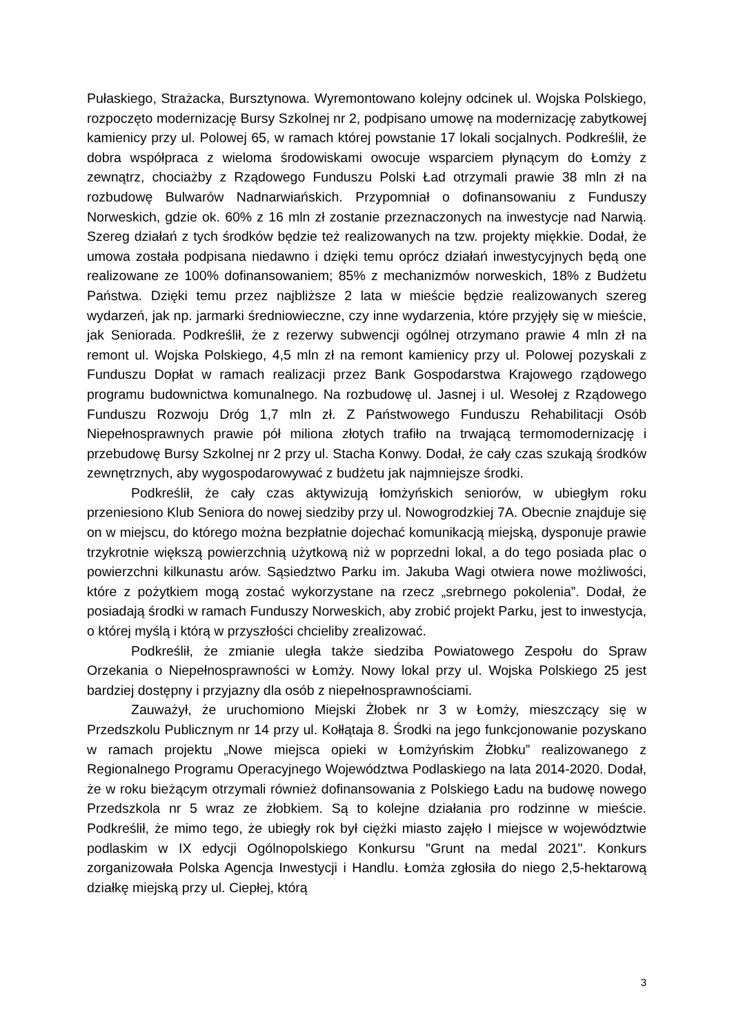Pułaskiego, Strażacka, Bursztynowa. Wyremontowano kolejny odcinek ul. Wojska Polskiego, rozpoczęto modernizację Bursy Szkolnej nr 2, podpisano umowę na modernizację zabytkowej kamienicy przy ul. Polowej 65, w ramach której powstanie 17 lokali socjalnych. Podkreślił, że dobra współpraca z wieloma środowiskami owocuje wsparciem płynącym do Łomży z zewnątrz, chociażby z Rządowego Funduszu Polski Ład otrzymali prawie 38 mln zł na rozbudowę Bulwarów Nadnarwiańskich. Przypomniał o dofinansowaniu z Funduszy Norweskich, gdzie ok. 60% z 16 mln zł zostanie przeznaczonych na inwestycje nad Narwią. Szereg działań z tych środków będzie też realizowanych na tzw. projekty miękkie. Dodał, że umowa została podpisana niedawno i dzięki temu oprócz działań inwestycyjnych będą one realizowane ze 100% dofinansowaniem; 85% z mechanizmów norweskich, 18% z Budżetu Państwa. Dzięki temu przez najbliższe 2 lata w mieście będzie realizowanych szereg wydarzeń, jak np. jarmarki średniowieczne, czy inne wydarzenia, które przyjęły się w mieście, jak Seniorada. Podkreślił, że z rezerwy subwencji ogólnej otrzymano prawie 4 mln zł na remont ul. Wojska Polskiego, 4,5 mln zł na remont kamienicy przy ul. Polowej pozyskali z Funduszu Dopłat w ramach realizacji przez Bank Gospodarstwa Krajowego rządowego programu budownictwa komunalnego. Na rozbudowę ul. Jasnej i ul. Wesołej z Rządowego Funduszu Rozwoju Dróg 1,7 mln zł. Z Państwowego Funduszu Rehabilitacji Osób Niepełnosprawnych prawie pół miliona złotych trafiło na trwającą termomodernizację i przebudowę Bursy Szkolnej nr 2 przy ul. Stacha Konwy. Dodał, że cały czas szukają środków zewnętrznych, aby wygospodarowywać z budżetu jak najmniejsze środki.
Podkreślił, że cały czas aktywizują łomżyńskich seniorów, w ubiegłym roku przeniesiono Klub Seniora do nowej siedziby przy ul. Nowogrodzkiej 7A. Obecnie znajduje się on w miejscu, do którego można bezpłatnie dojechać komunikacją miejską, dysponuje prawie trzykrotnie większą powierzchnią użytkową niż w poprzedni lokal, a do tego posiada plac o powierzchni kilkunastu arów. Sąsiedztwo Parku im. Jakuba Wagi otwiera nowe możliwości, które z pożytkiem mogą zostać wykorzystane na rzecz „srebrnego pokolenia”. Dodał, że posiadają środki w ramach Funduszy Norweskich, aby zrobić projekt Parku, jest to inwestycja, o której myślą i którą w przyszłości chcieliby zrealizować.
Podkreślił, że zmianie uległa także siedziba Powiatowego Zespołu do Spraw Orzekania o Niepełnosprawności w Łomży. Nowy lokal przy ul. Wojska Polskiego 25 jest bardziej dostępny i przyjazny dla osób z niepełnosprawnościami.
Zauważył, że uruchomiono Miejski Żłobek nr 3 w Łomży, mieszczący się w Przedszkolu Publicznym nr 14 przy ul. Kołłątaja 8. Środki na jego funkcjonowanie pozyskano w ramach projektu „Nowe miejsca opieki w Łomżyńskim Żłobku” realizowanego z Regionalnego Programu Operacyjnego Województwa Podlaskiego na lata 2014-2020. Dodał, że w roku bieżącym otrzymali również dofinansowania z Polskiego Ładu na budowę nowego Przedszkola nr 5 wraz ze żłobkiem. Są to kolejne działania pro rodzinne w mieście. Podkreślił, że mimo tego, że ubiegły rok był ciężki miasto zajęło I miejsce w województwie podlaskim w IX edycji Ogólnopolskiego Konkursu "Grunt na medal 2021". Konkurs zorganizowała Polska Agencja Inwestycji i Handlu. Łomża zgłosiła do niego 2,5-hektarową działkę miejską przy ul. Ciepłej, którą
3